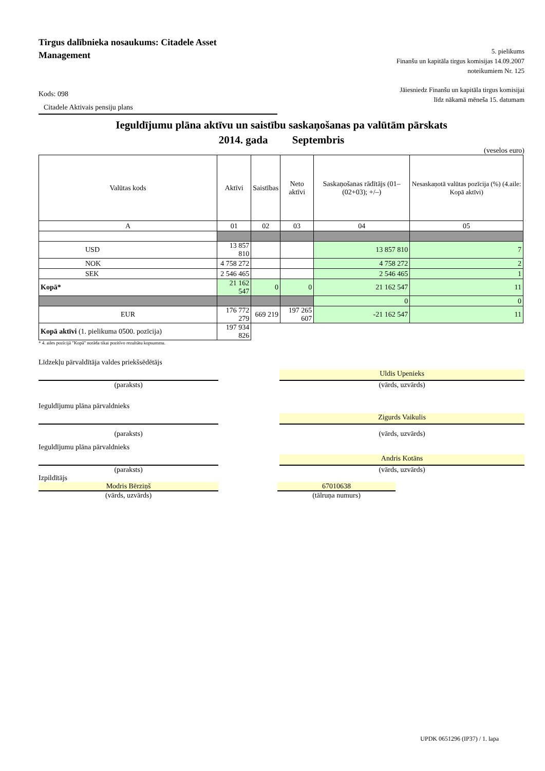Tirgus dalībnieka nosaukums: Citadele Asset Management
5. pielikums
Finanšu un kapitāla tirgus komisijas 14.09.2007
noteikumiem Nr. 125
Kods: 098
Citadele Aktivais pensiju plans
Jāiesniedz Finanšu un kapitāla tirgus komisijai
līdz nākamā mēneša 15. datumam
Ieguldījumu plāna aktīvu un saistību saskaņošanas pa valūtām pārskats
2014. gada Septembris
(veselos euro)
| Valūtas kods | Aktīvi | Saistības | Neto aktīvi | Saskaņošanas rādītājs (01–(02+03); +/–) | Nesaskaņotā valūtas pozīcija (%) (4.aile: Kopā aktīvi) |
| --- | --- | --- | --- | --- | --- |
| A | 01 | 02 | 03 | 04 | 05 |
| USD | 13 857 810 | | | 13 857 810 | 7 |
| NOK | 4 758 272 | | | 4 758 272 | 2 |
| SEK | 2 546 465 | | | 2 546 465 | 1 |
| Kopā* | 21 162 547 | 0 | 0 | 21 162 547 | 11 |
| | | | | 0 | 0 |
| EUR | 176 772 279 | 669 219 | 197 265 607 | -21 162 547 | 11 |
| Kopā aktīvi (1. pielikuma 0500. pozīcija) | 197 934 826 | | | | |
* 4. ailes pozīcijā "Kopā" norāda tikai pozitīvo rezultātu kopsummu.
Līdzekļu pārvaldītāja valdes priekšsēdētājs
Uldis Upenieks
(paraksts) (vārds, uzvārds)
Ieguldījumu plāna pārvaldnieks
Zigurds Vaikulis
(paraksts) (vārds, uzvārds)
Ieguldījumu plāna pārvaldnieks
Andris Kotāns
(paraksts) (vārds, uzvārds)
Izpildītājs
Modris Bērziņš 67010638
(vārds, uzvārds) (tālruņa numurs)
UPDK 0651296 (IP37) / 1. lapa